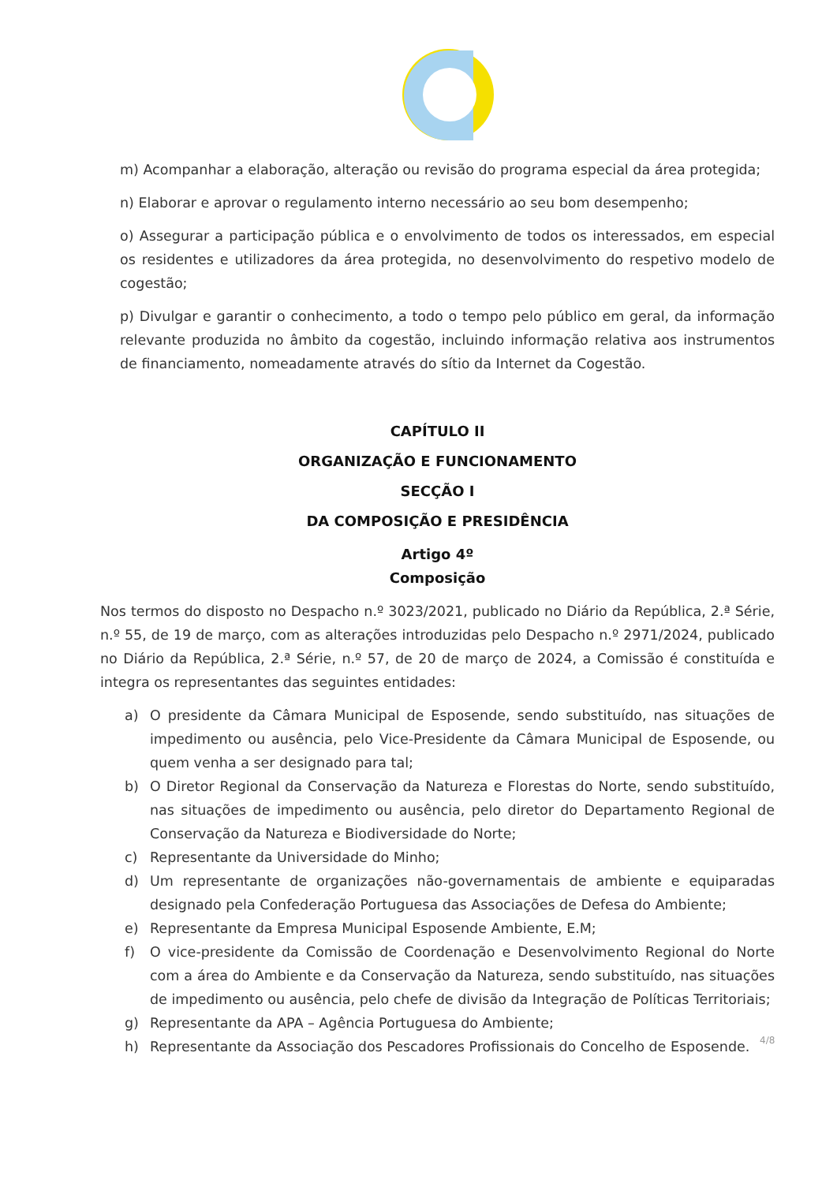m) Acompanhar a elaboração, alteração ou revisão do programa especial da área protegida;
n) Elaborar e aprovar o regulamento interno necessário ao seu bom desempenho;
o) Assegurar a participação pública e o envolvimento de todos os interessados, em especial os residentes e utilizadores da área protegida, no desenvolvimento do respetivo modelo de cogestão;
p) Divulgar e garantir o conhecimento, a todo o tempo pelo público em geral, da informação relevante produzida no âmbito da cogestão, incluindo informação relativa aos instrumentos de financiamento, nomeadamente através do sítio da Internet da Cogestão.
CAPÍTULO II
ORGANIZAÇÃO E FUNCIONAMENTO
SECÇÃO I
DA COMPOSIÇÃO E PRESIDÊNCIA
Artigo 4º
Composição
Nos termos do disposto no Despacho n.º 3023/2021, publicado no Diário da República, 2.ª Série, n.º 55, de 19 de março, com as alterações introduzidas pelo Despacho n.º 2971/2024, publicado no Diário da República, 2.ª Série, n.º 57, de 20 de março de 2024, a Comissão é constituída e integra os representantes das seguintes entidades:
a) O presidente da Câmara Municipal de Esposende, sendo substituído, nas situações de impedimento ou ausência, pelo Vice-Presidente da Câmara Municipal de Esposende, ou quem venha a ser designado para tal;
b) O Diretor Regional da Conservação da Natureza e Florestas do Norte, sendo substituído, nas situações de impedimento ou ausência, pelo diretor do Departamento Regional de Conservação da Natureza e Biodiversidade do Norte;
c) Representante da Universidade do Minho;
d) Um representante de organizações não-governamentais de ambiente e equiparadas designado pela Confederação Portuguesa das Associações de Defesa do Ambiente;
e) Representante da Empresa Municipal Esposende Ambiente, E.M;
f) O vice-presidente da Comissão de Coordenação e Desenvolvimento Regional do Norte com a área do Ambiente e da Conservação da Natureza, sendo substituído, nas situações de impedimento ou ausência, pelo chefe de divisão da Integração de Políticas Territoriais;
g) Representante da APA – Agência Portuguesa do Ambiente;
h) Representante da Associação dos Pescadores Profissionais do Concelho de Esposende.
4/8